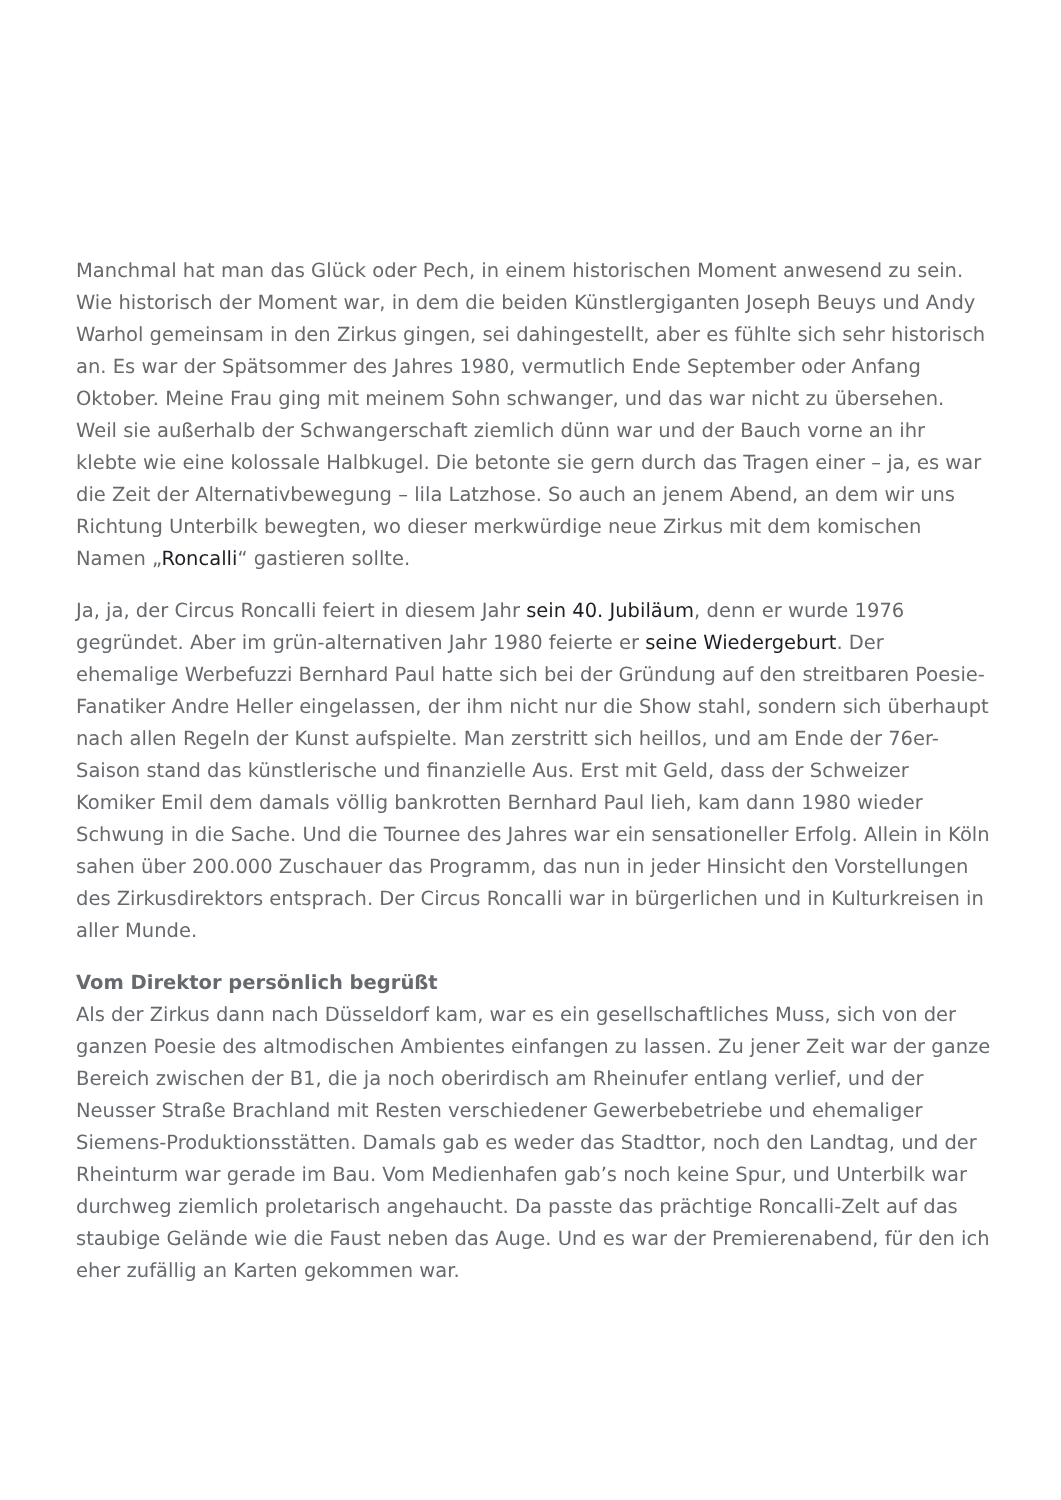Manchmal hat man das Glück oder Pech, in einem historischen Moment anwesend zu sein. Wie historisch der Moment war, in dem die beiden Künstlergiganten Joseph Beuys und Andy Warhol gemeinsam in den Zirkus gingen, sei dahingestellt, aber es fühlte sich sehr historisch an. Es war der Spätsommer des Jahres 1980, vermutlich Ende September oder Anfang Oktober. Meine Frau ging mit meinem Sohn schwanger, und das war nicht zu übersehen. Weil sie außerhalb der Schwangerschaft ziemlich dünn war und der Bauch vorne an ihr klebte wie eine kolossale Halbkugel. Die betonte sie gern durch das Tragen einer – ja, es war die Zeit der Alternativbewegung – lila Latzhose. So auch an jenem Abend, an dem wir uns Richtung Unterbilk bewegten, wo dieser merkwürdige neue Zirkus mit dem komischen Namen „Roncalli“ gastieren sollte.
Ja, ja, der Circus Roncalli feiert in diesem Jahr sein 40. Jubiläum, denn er wurde 1976 gegründet. Aber im grün-alternativen Jahr 1980 feierte er seine Wiedergeburt. Der ehemalige Werbefuzzi Bernhard Paul hatte sich bei der Gründung auf den streitbaren Poesie-Fanatiker Andre Heller eingelassen, der ihm nicht nur die Show stahl, sondern sich überhaupt nach allen Regeln der Kunst aufspielte. Man zerstritt sich heillos, und am Ende der 76er-Saison stand das künstlerische und finanzielle Aus. Erst mit Geld, dass der Schweizer Komiker Emil dem damals völlig bankrotten Bernhard Paul lieh, kam dann 1980 wieder Schwung in die Sache. Und die Tournee des Jahres war ein sensationeller Erfolg. Allein in Köln sahen über 200.000 Zuschauer das Programm, das nun in jeder Hinsicht den Vorstellungen des Zirkusdirektors entsprach. Der Circus Roncalli war in bürgerlichen und in Kulturkreisen in aller Munde.
Vom Direktor persönlich begrüßt
Als der Zirkus dann nach Düsseldorf kam, war es ein gesellschaftliches Muss, sich von der ganzen Poesie des altmodischen Ambientes einfangen zu lassen. Zu jener Zeit war der ganze Bereich zwischen der B1, die ja noch oberirdisch am Rheinufer entlang verlief, und der Neusser Straße Brachland mit Resten verschiedener Gewerbebetriebe und ehemaliger Siemens-Produktionsstätten. Damals gab es weder das Stadttor, noch den Landtag, und der Rheinturm war gerade im Bau. Vom Medienhafen gab’s noch keine Spur, und Unterbilk war durchweg ziemlich proletarisch angehaucht. Da passte das prächtige Roncalli-Zelt auf das staubige Gelände wie die Faust neben das Auge. Und es war der Premierenabend, für den ich eher zufällig an Karten gekommen war.